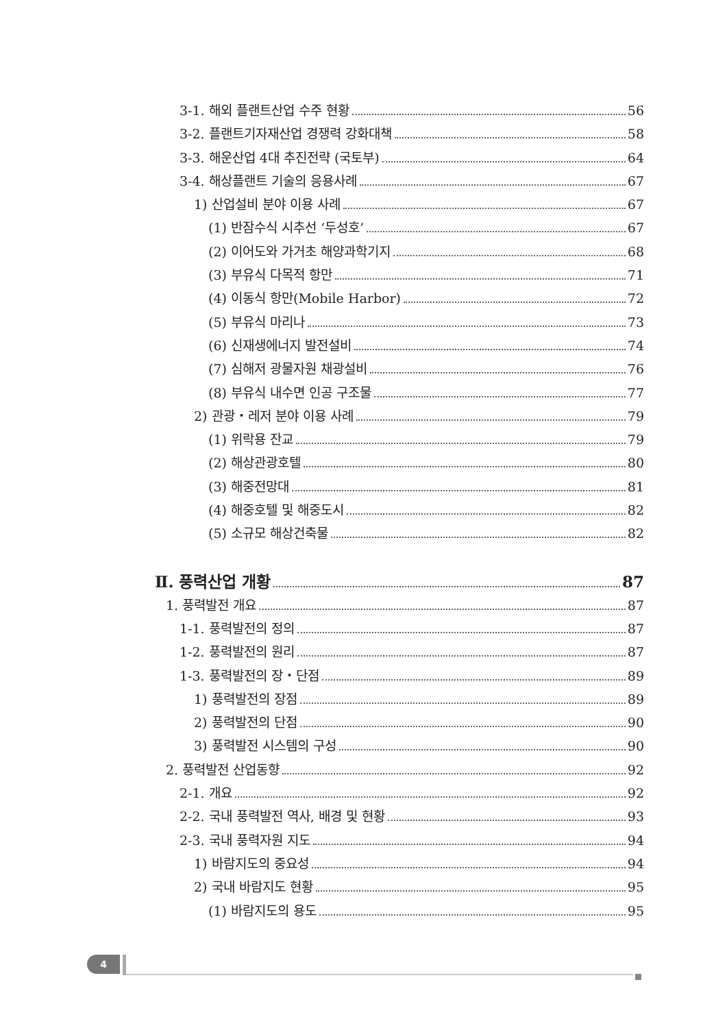3-1. 해외 플랜트산업 수주 현황 56
3-2. 플랜트기자재산업 경쟁력 강화대책 58
3-3. 해운산업 4대 추진전략 (국토부) 64
3-4. 해상플랜트 기술의 응용사례 67
1) 산업설비 분야 이용 사례 67
(1) 반잠수식 시추선 ‘두성호’ 67
(2) 이어도와 가거초 해양과학기지 68
(3) 부유식 다목적 항만 71
(4) 이동식 항만(Mobile Harbor) 72
(5) 부유식 마리나 73
(6) 신재생에너지 발전설비 74
(7) 심해저 광물자원 채광설비 76
(8) 부유식 내수면 인공 구조물 77
2) 관광・레저 분야 이용 사례 79
(1) 위락용 잔교 79
(2) 해상관광호텔 80
(3) 해중전망대 81
(4) 해중호텔 및 해중도시 82
(5) 소규모 해상건축물 82
Ⅱ. 풍력산업 개황 87
1. 풍력발전 개요 87
1-1. 풍력발전의 정의 87
1-2. 풍력발전의 원리 87
1-3. 풍력발전의 장・단점 89
1) 풍력발전의 장점 89
2) 풍력발전의 단점 90
3) 풍력발전 시스템의 구성 90
2. 풍력발전 산업동향 92
2-1. 개요 92
2-2. 국내 풍력발전 역사, 배경 및 현황 93
2-3. 국내 풍력자원 지도 94
1) 바람지도의 중요성 94
2) 국내 바람지도 현황 95
(1) 바람지도의 용도 95
4